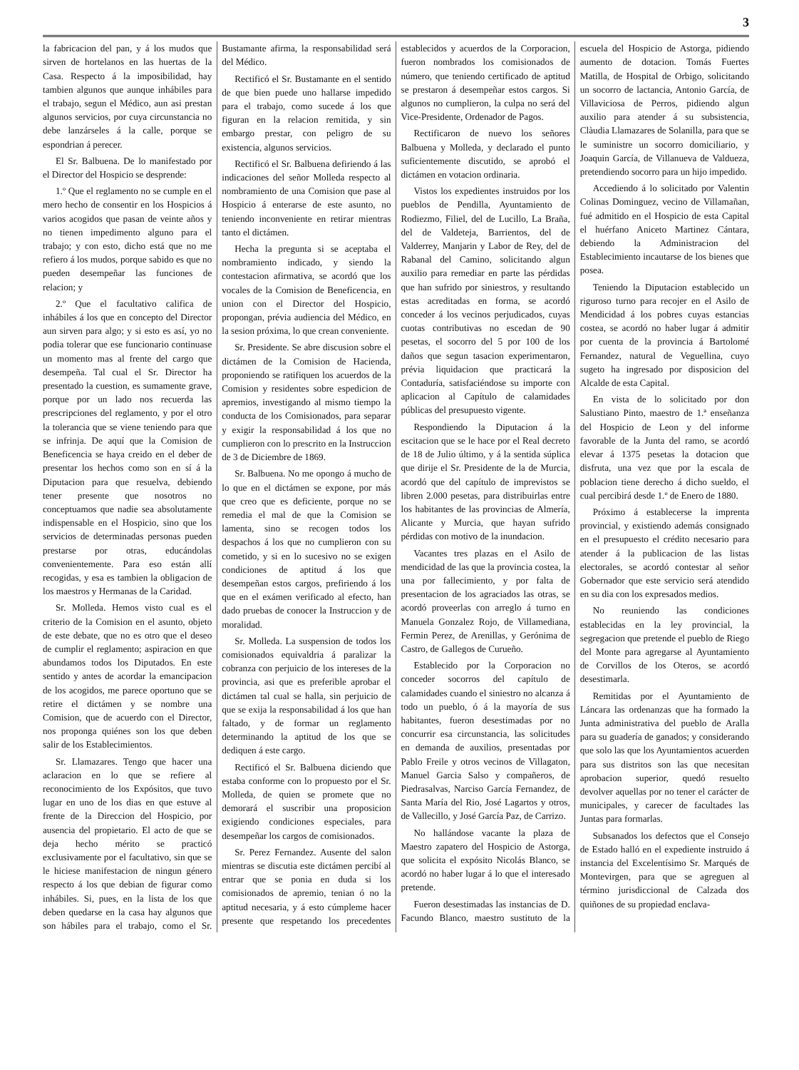3
la fabricacion del pan, y á los mudos que sirven de hortelanos en las huertas de la Casa. Respecto á la imposibilidad, hay tambien algunos que aunque inhábiles para el trabajo, segun el Médico, aun asi prestan algunos servicios, por cuya circunstancia no debe lanzárseles á la calle, porque se espondrian á perecer.
El Sr. Balbuena. De lo manifestado por el Director del Hospicio se desprende:
1.º Que el reglamento no se cumple en el mero hecho de consentir en los Hospicios á varios acogidos que pasan de veinte años y no tienen impedimento alguno para el trabajo; y con esto, dicho está que no me refiero á los mudos, porque sabido es que no pueden desempeñar las funciones de relacion; y
2.º Que el facultativo califica de inhábiles á los que en concepto del Director aun sirven para algo; y si esto es así, yo no podia tolerar que ese funcionario continuase un momento mas al frente del cargo que desempeña. Tal cual el Sr. Director ha presentado la cuestion, es sumamente grave, porque por un lado nos recuerda las prescripciones del reglamento, y por el otro la tolerancia que se viene teniendo para que se infrinja. De aquí que la Comision de Beneficencia se haya creido en el deber de presentar los hechos como son en sí á la Diputacion para que resuelva, debiendo tener presente que nosotros no conceptuamos que nadie sea absolutamente indispensable en el Hospicio, sino que los servicios de determinadas personas pueden prestarse por otras, educándolas convenientemente. Para eso están allí recogidas, y esa es tambien la obligacion de los maestros y Hermanas de la Caridad.
Sr. Molleda. Hemos visto cual es el criterio de la Comision en el asunto, objeto de este debate, que no es otro que el deseo de cumplir el reglamento; aspiracion en que abundamos todos los Diputados. En este sentido y antes de acordar la emancipacion de los acogidos, me parece oportuno que se retire el dictámen y se nombre una Comision, que de acuerdo con el Director, nos proponga quiénes son los que deben salir de los Establecimientos.
Sr. Llamazares. Tengo que hacer una aclaracion en lo que se refiere al reconocimiento de los Expósitos, que tuvo lugar en uno de los dias en que estuve al frente de la Direccion del Hospicio, por ausencia del propietario. El acto de que se deja hecho mérito se practicó exclusivamente por el facultativo, sin que se le hiciese manifestacion de ningun género respecto á los que debian de figurar como inhábiles. Si, pues, en la lista de los que deben quedarse en la casa hay algunos que son hábiles para el trabajo, como el Sr. Bustamante afirma, la responsabilidad será del Médico.
Rectificó el Sr. Bustamante en el sentido de que bien puede uno hallarse impedido para el trabajo, como sucede á los que figuran en la relacion remitida, y sin embargo prestar, con peligro de su existencia, algunos servicios.
Rectificó el Sr. Balbuena defiriendo á las indicaciones del señor Molleda respecto al nombramiento de una Comision que pase al Hospicio á enterarse de este asunto, no teniendo inconveniente en retirar mientras tanto el dictámen.
Hecha la pregunta si se aceptaba el nombramiento indicado, y siendo la contestacion afirmativa, se acordó que los vocales de la Comision de Beneficencia, en union con el Director del Hospicio, propongan, prévia audiencia del Médico, en la sesion próxima, lo que crean conveniente.
Sr. Presidente. Se abre discusion sobre el dictámen de la Comision de Hacienda, proponiendo se ratifiquen los acuerdos de la Comision y residentes sobre espedicion de apremios, investigando al mismo tiempo la conducta de los Comisionados, para separar y exigir la responsabilidad á los que no cumplieron con lo prescrito en la Instruccion de 3 de Diciembre de 1869.
Sr. Balbuena. No me opongo á mucho de lo que en el dictámen se expone, por más que creo que es deficiente, porque no se remedia el mal de que la Comision se lamenta, sino se recogen todos los despachos á los que no cumplieron con su cometido, y si en lo sucesivo no se exigen condiciones de aptitud á los que desempeñan estos cargos, prefiriendo á los que en el exámen verificado al efecto, han dado pruebas de conocer la Instruccion y de moralidad.
Sr. Molleda. La suspension de todos los comisionados equivaldria á paralizar la cobranza con perjuicio de los intereses de la provincia, asi que es preferible aprobar el dictámen tal cual se halla, sin perjuicio de que se exija la responsabilidad á los que han faltado, y de formar un reglamento determinando la aptitud de los que se dediquen á este cargo.
Rectificó el Sr. Balbuena diciendo que estaba conforme con lo propuesto por el Sr. Molleda, de quien se promete que no demorará el suscribir una proposicion exigiendo condiciones especiales, para desempeñar los cargos de comisionados.
Sr. Perez Fernandez. Ausente del salon mientras se discutia este dictámen percibí al entrar que se ponia en duda si los comisionados de apremio, tenian ó no la aptitud necesaria, y á esto cúmpleme hacer presente que respetando los precedentes establecidos y acuerdos de la Corporacion, fueron nombrados los comisionados de número, que teniendo certificado de aptitud se prestaron á desempeñar estos cargos. Si algunos no cumplieron, la culpa no será del Vice-Presidente, Ordenador de Pagos.
Rectificaron de nuevo los señores Balbuena y Molleda, y declarado el punto suficientemente discutido, se aprobó el dictámen en votacion ordinaria.
Vistos los expedientes instruidos por los pueblos de Pendilla, Ayuntamiento de Rodiezmo, Filiel, del de Lucillo, La Braña, del de Valdeteja, Barrientos, del de Valderrey, Manjarin y Labor de Rey, del de Rabanal del Camino, solicitando algun auxilio para remediar en parte las pérdidas que han sufrido por siniestros, y resultando estas acreditadas en forma, se acordó conceder á los vecinos perjudicados, cuyas cuotas contributivas no escedan de 90 pesetas, el socorro del 5 por 100 de los daños que segun tasacion experimentaron, prévia liquidacion que practicará la Contaduría, satisfaciéndose su importe con aplicacion al Capítulo de calamidades públicas del presupuesto vigente.
Respondiendo la Diputacion á la escitacion que se le hace por el Real decreto de 18 de Julio último, y á la sentida súplica que dirije el Sr. Presidente de la de Murcia, acordó que del capítulo de imprevistos se libren 2.000 pesetas, para distribuirlas entre los habitantes de las provincias de Almería, Alicante y Murcia, que hayan sufrido pérdidas con motivo de la inundacion.
Vacantes tres plazas en el Asilo de mendicidad de las que la provincia costea, la una por fallecimiento, y por falta de presentacion de los agraciados las otras, se acordó proveerlas con arreglo á turno en Manuela Gonzalez Rojo, de Villamediana, Fermin Perez, de Arenillas, y Gerónima de Castro, de Gallegos de Curueño.
Establecido por la Corporacion no conceder socorros del capítulo de calamidades cuando el siniestro no alcanza á todo un pueblo, ó á la mayoría de sus habitantes, fueron desestimadas por no concurrir esa circunstancia, las solicitudes en demanda de auxilios, presentadas por Pablo Freile y otros vecinos de Villagaton, Manuel Garcia Salso y compañeros, de Piedrasalvas, Narciso García Fernandez, de Santa María del Rio, José Lagartos y otros, de Vallecillo, y José García Paz, de Carrizo.
No hallándose vacante la plaza de Maestro zapatero del Hospicio de Astorga, que solicita el expósito Nicolás Blanco, se acordó no haber lugar á lo que el interesado pretende.
Fueron desestimadas las instancias de D. Facundo Blanco, maestro sustituto de la escuela del Hospicio de Astorga, pidiendo aumento de dotacion. Tomás Fuertes Matilla, de Hospital de Orbigo, solicitando un socorro de lactancia, Antonio García, de Villaviciosa de Perros, pidiendo algun auxilio para atender á su subsistencia, Clàudia Llamazares de Solanilla, para que se le suministre un socorro domiciliario, y Joaquin García, de Villanueva de Valdueza, pretendiendo socorro para un hijo impedido.
Accediendo á lo solicitado por Valentin Colinas Dominguez, vecino de Villamañan, fué admitido en el Hospicio de esta Capital el huérfano Aniceto Martinez Cántara, debiendo la Administracion del Establecimiento incautarse de los bienes que posea.
Teniendo la Diputacion establecido un riguroso turno para recojer en el Asilo de Mendicidad á los pobres cuyas estancias costea, se acordó no haber lugar á admitir por cuenta de la provincia á Bartolomé Fernandez, natural de Veguellina, cuyo sugeto ha ingresado por disposicion del Alcalde de esta Capital.
En vista de lo solicitado por don Salustiano Pinto, maestro de 1.ª enseñanza del Hospicio de Leon y del informe favorable de la Junta del ramo, se acordó elevar á 1375 pesetas la dotacion que disfruta, una vez que por la escala de poblacion tiene derecho á dicho sueldo, el cual percibirá desde 1.º de Enero de 1880.
Próximo á establecerse la imprenta provincial, y existiendo además consignado en el presupuesto el crédito necesario para atender á la publicacion de las listas electorales, se acordó contestar al señor Gobernador que este servicio será atendido en su dia con los expresados medios.
No reuniendo las condiciones establecidas en la ley provincial, la segregacion que pretende el pueblo de Riego del Monte para agregarse al Ayuntamiento de Corvillos de los Oteros, se acordó desestimarla.
Remitidas por el Ayuntamiento de Láncara las ordenanzas que ha formado la Junta administrativa del pueblo de Aralla para su guadería de ganados; y considerando que solo las que los Ayuntamientos acuerden para sus distritos son las que necesitan aprobacion superior, quedó resuelto devolver aquellas por no tener el carácter de municipales, y carecer de facultades las Juntas para formarlas.
Subsanados los defectos que el Consejo de Estado halló en el expediente instruido á instancia del Excelentísimo Sr. Marqués de Montevirgen, para que se agreguen al término jurisdiccional de Calzada dos quiñones de su propiedad enclava-